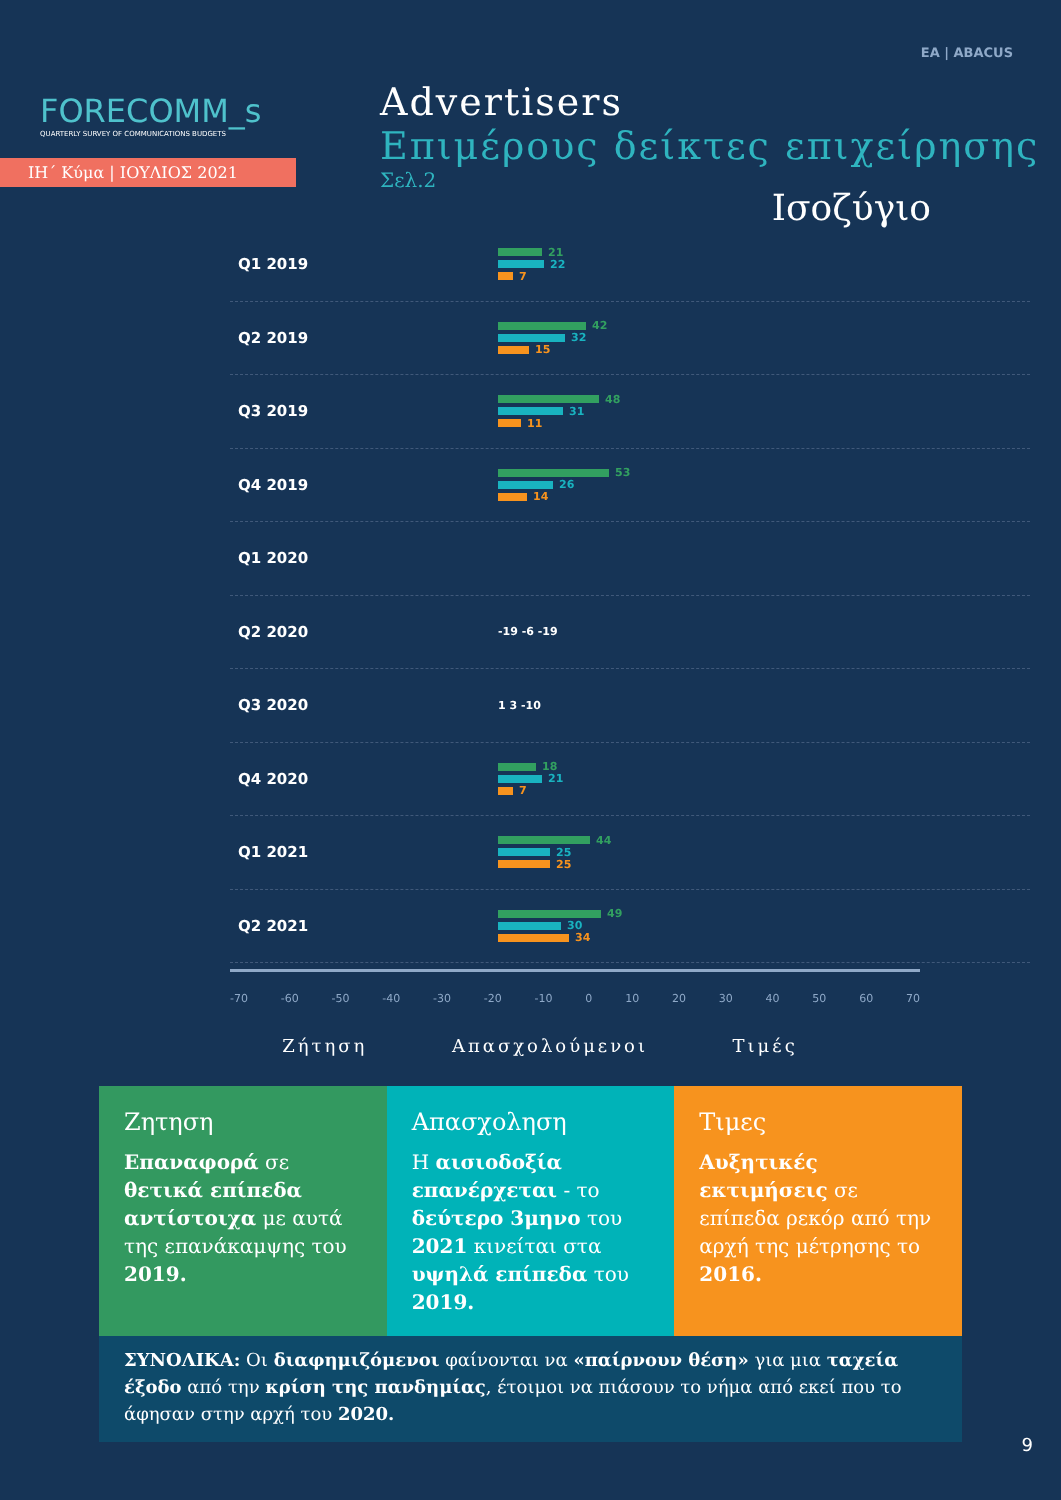ΕΑ | ABACUS
Advertisers
Επιμέρους δείκτες επιχείρησης
Σελ.2
FORECOMM_s
QUARTERLY SURVEY OF COMMUNICATIONS BUDGETS
ΙΗ΄ Κύμα | ΙΟΥΛΙΟΣ 2021
Ισοζύγιο
Q1 2019
21
22
7
Q2 2019
42
32
15
Q3 2019
48
31
11
Q4 2019
53
26
14
Q1 2020
Q2 2020
-19 -6 -19
Q3 2020
1 3 -10
Q4 2020
18
21
7
Q1 2021
44
25
25
Q2 2021
49
30
34
-70 -60 -50 -40 -30 -20 -10 0 10 20 30 40 50 60 70
Ζήτηση Απασχολούμενοι Τιμές
Ζητηση
Επαναφορά σε θετικά επίπεδα αντίστοιχα με αυτά της επανάκαμψης του 2019.
Απασχοληση
Η αισιοδοξία επανέρχεται - το δεύτερο 3μηνο του 2021 κινείται στα υψηλά επίπεδα του 2019.
Τιμες
Αυξητικές εκτιμήσεις σε επίπεδα ρεκόρ από την αρχή της μέτρησης το 2016.
ΣΥΝΟΛΙΚΑ: Οι διαφημιζόμενοι φαίνονται να «παίρνουν θέση» για μια ταχεία έξοδο από την κρίση της πανδημίας, έτοιμοι να πιάσουν το νήμα από εκεί που το άφησαν στην αρχή του 2020.
9